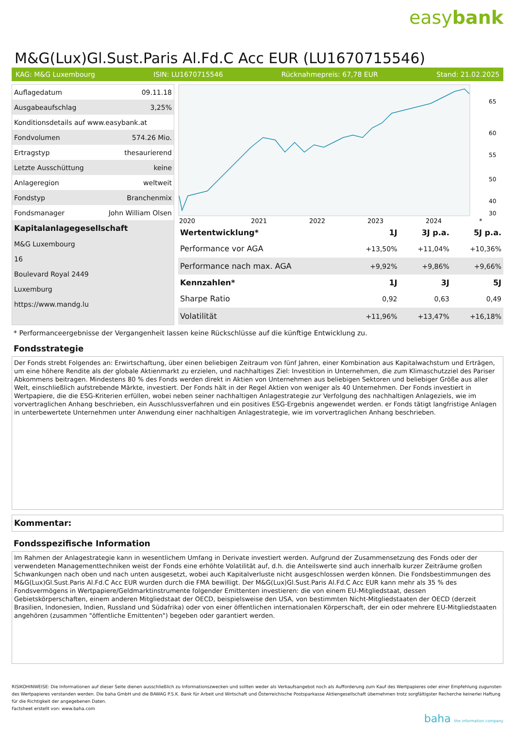easybank
M&G(Lux)Gl.Sust.Paris Al.Fd.C Acc EUR (LU1670715546)
KAG: M&G Luxembourg ISIN: LU1670715546 Rücknahmepreis: 67,78 EUR Stand: 21.02.2025
| Auflagedatum | 09.11.18 |
| Ausgabeaufschlag | 3,25% |
| Konditionsdetails auf www.easybank.at | |
| Fondvolumen | 574.26 Mio. |
| Ertragstyp | thesaurierend |
| Letzte Ausschüttung | keine |
| Anlageregion | weltweit |
| Fondstyp | Branchenmix |
| Fondsmanager | John William Olsen |
| Kapitalanlagegesellschaft | |
| M&G Luxembourg | |
| 16 | |
| Boulevard Royal 2449 | |
| Luxemburg | |
| https://www.mandg.lu | |
65
60
55
50
40
30
2020
2021
2022
2023
2024
*
| Wertentwicklung* | 1J | 3J p.a. | 5J p.a. |
| --- | --- | --- | --- |
| Performance vor AGA | +13,50% | +11,04% | +10,36% |
| Performance nach max. AGA | +9,92% | +9,86% | +9,66% |
| Kennzahlen* | 1J | 3J | 5J |
| Sharpe Ratio | 0,92 | 0,63 | 0,49 |
| Volatilität | +11,96% | +13,47% | +16,18% |
* Performanceergebnisse der Vergangenheit lassen keine Rückschlüsse auf die künftige Entwicklung zu.
Fondsstrategie
Der Fonds strebt Folgendes an: Erwirtschaftung, über einen beliebigen Zeitraum von fünf Jahren, einer Kombination aus Kapitalwachstum und Erträgen, um eine höhere Rendite als der globale Aktienmarkt zu erzielen, und nachhaltiges Ziel: Investition in Unternehmen, die zum Klimaschutzziel des Pariser Abkommens beitragen. Mindestens 80 % des Fonds werden direkt in Aktien von Unternehmen aus beliebigen Sektoren und beliebiger Größe aus aller Welt, einschließlich aufstrebende Märkte, investiert. Der Fonds hält in der Regel Aktien von weniger als 40 Unternehmen. Der Fonds investiert in Wertpapiere, die die ESG-Kriterien erfüllen, wobei neben seiner nachhaltigen Anlagestrategie zur Verfolgung des nachhaltigen Anlageziels, wie im vorvertraglichen Anhang beschrieben, ein Ausschlussverfahren und ein positives ESG-Ergebnis angewendet werden. er Fonds tätigt langfristige Anlagen in unterbewertete Unternehmen unter Anwendung einer nachhaltigen Anlagestrategie, wie im vorvertraglichen Anhang beschrieben.
Kommentar:
Fondsspezifische Information
Im Rahmen der Anlagestrategie kann in wesentlichem Umfang in Derivate investiert werden. Aufgrund der Zusammensetzung des Fonds oder der verwendeten Managementtechniken weist der Fonds eine erhöhte Volatilität auf, d.h. die Anteilswerte sind auch innerhalb kurzer Zeiträume großen Schwankungen nach oben und nach unten ausgesetzt, wobei auch Kapitalverluste nicht ausgeschlossen werden können. Die Fondsbestimmungen des M&G(Lux)Gl.Sust.Paris Al.Fd.C Acc EUR wurden durch die FMA bewilligt. Der M&G(Lux)Gl.Sust.Paris Al.Fd.C Acc EUR kann mehr als 35 % des Fondsvermögens in Wertpapiere/Geldmarktinstrumente folgender Emittenten investieren: die von einem EU-Mitgliedstaat, dessen Gebietskörperschaften, einem anderen Mitgliedstaat der OECD, beispielsweise den USA, von bestimmten Nicht-Mitgliedstaaten der OECD (derzeit Brasilien, Indonesien, Indien, Russland und Südafrika) oder von einer öffentlichen internationalen Körperschaft, der ein oder mehrere EU-Mitgliedstaaten angehören (zusammen "öffentliche Emittenten") begeben oder garantiert werden.
RISIKOHINWEISE: Die Informationen auf dieser Seite dienen ausschließlich zu Informationszwecken und sollten weder als Verkaufsangebot noch als Aufforderung zum Kauf des Wertpapieres oder einer Empfehlung zugunsten des Wertpapieres verstanden werden. Die baha GmbH und die BAWAG P.S.K. Bank für Arbeit und Wirtschaft und Österreichische Postsparkasse Aktiengesellschaft übernehmen trotz sorgfältigster Recherche keinerlei Haftung für die Richtigkeit der angegebenen Daten.
Factsheet erstellt von: www.baha.com
baha the information company